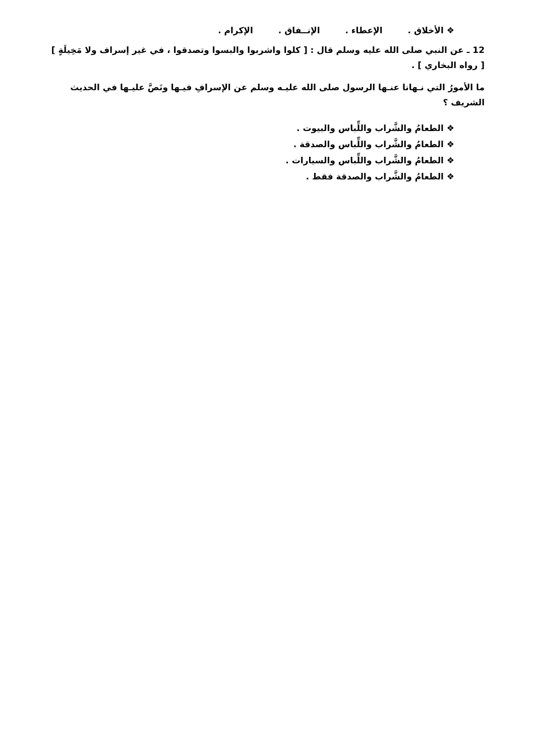❖ الأخلاق . الإعطاء . الإنــفاق . الإكرام .
12 ـ عن النبي صلى الله عليه وسلم قال : [ كلوا واشربوا والبسوا وتصدقوا ، في غير إسراف ولا مَخِيلَةٍ ] [ رواه البخاري ] .
ما الأمورُ التي نـهانا عنـها الرسول صلى الله عليـه وسلم عن الإسرافِ فيـها ونَصَّ عليـها في الحديث الشريف ؟
❖ الطعامُ والشَّراب واللِّباس والبيوت .
❖ الطعامُ والشَّراب واللِّباس والصدقة .
❖ الطعامُ والشَّراب واللِّباس والسيارات .
❖ الطعامُ والشَّراب والصدقة فقط .